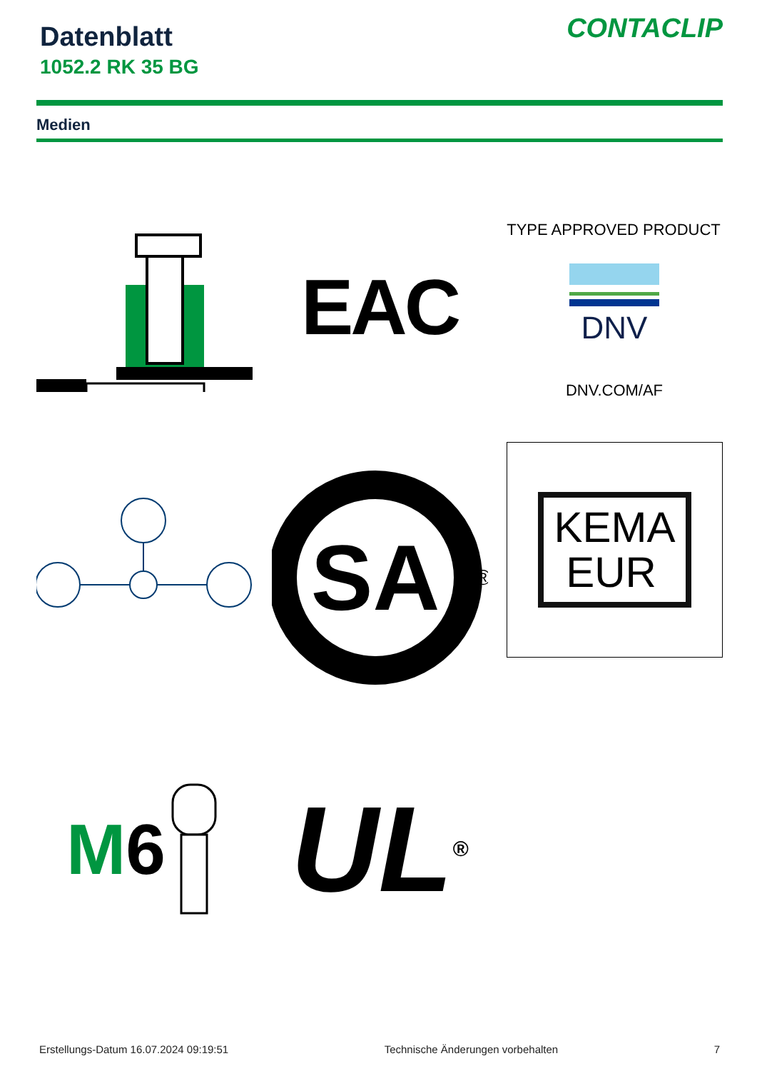Datenblatt
1052.2 RK 35 BG
CONTACLIP
Medien
EAC
TYPE APPROVED PRODUCT
DNV
DNV.COM/AF
SA
®
KEMA
EUR
M 6
UL ®
Erstellungs-Datum 16.07.2024 09:19:51 Technische Änderungen vorbehalten 7